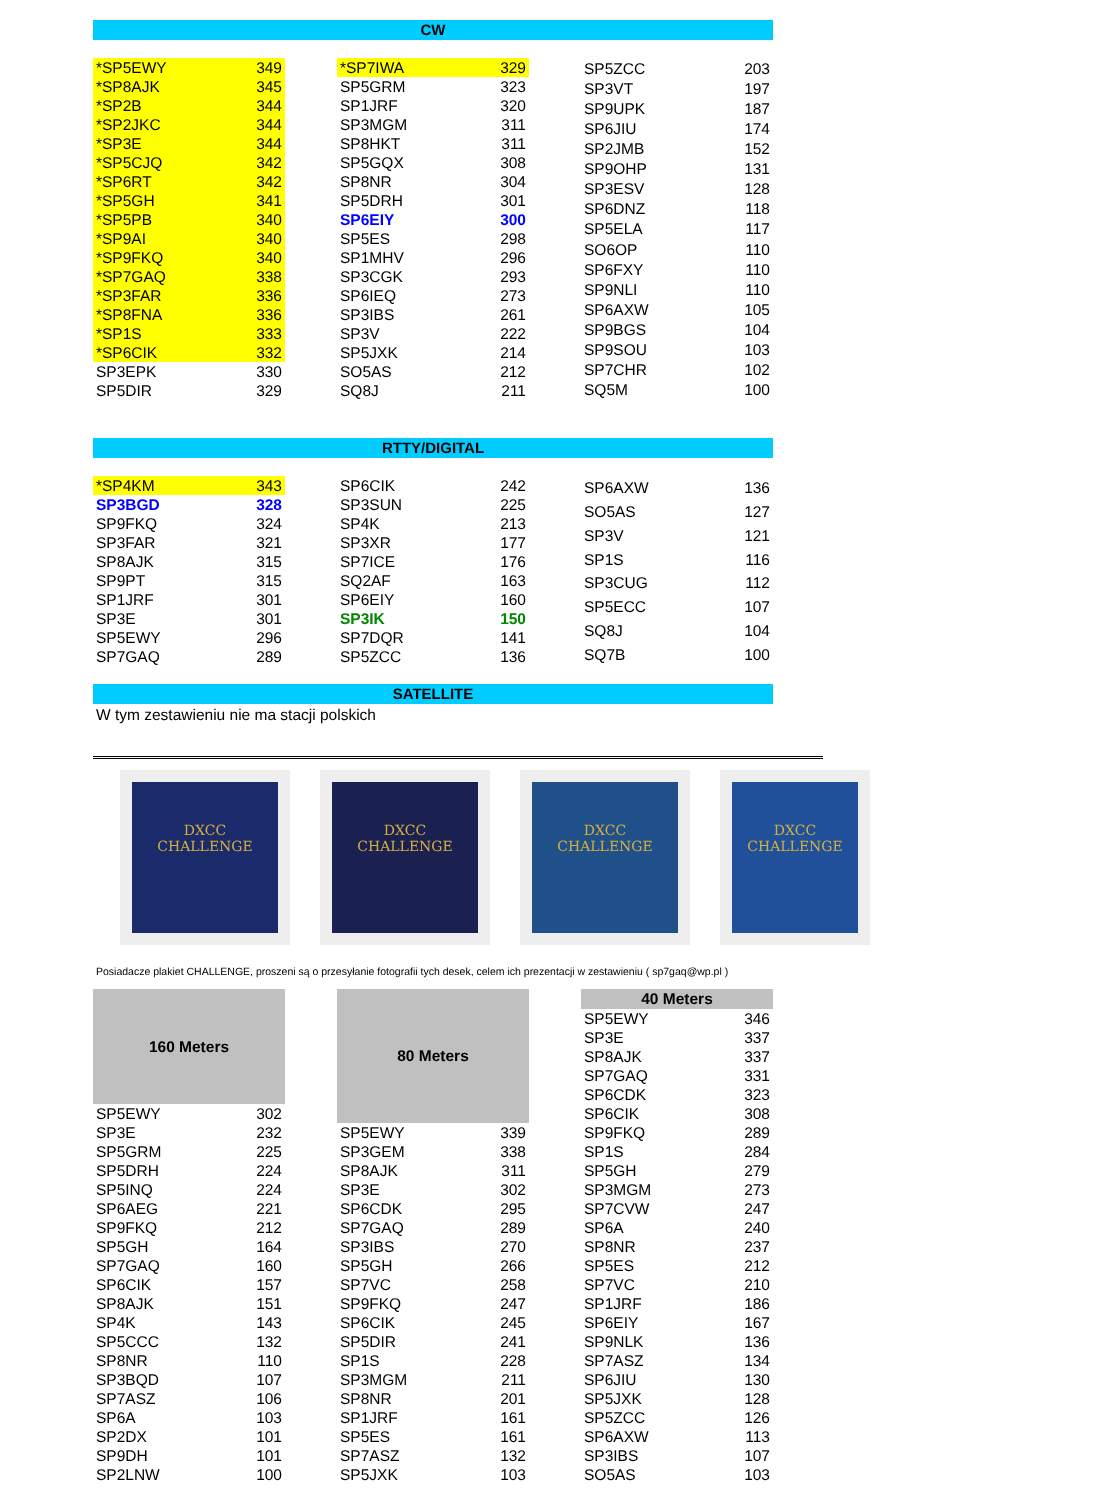CW
| *SP5EWY | 349 |
| *SP8AJK | 345 |
| *SP2B | 344 |
| *SP2JKC | 344 |
| *SP3E | 344 |
| *SP5CJQ | 342 |
| *SP6RT | 342 |
| *SP5GH | 341 |
| *SP5PB | 340 |
| *SP9AI | 340 |
| *SP9FKQ | 340 |
| *SP7GAQ | 338 |
| *SP3FAR | 336 |
| *SP8FNA | 336 |
| *SP1S | 333 |
| *SP6CIK | 332 |
| SP3EPK | 330 |
| SP5DIR | 329 |
| *SP7IWA | 329 |
| SP5GRM | 323 |
| SP1JRF | 320 |
| SP3MGM | 311 |
| SP8HKT | 311 |
| SP5GQX | 308 |
| SP8NR | 304 |
| SP5DRH | 301 |
| SP6EIY | 300 |
| SP5ES | 298 |
| SP1MHV | 296 |
| SP3CGK | 293 |
| SP6IEQ | 273 |
| SP3IBS | 261 |
| SP3V | 222 |
| SP5JXK | 214 |
| SO5AS | 212 |
| SQ8J | 211 |
| SP5ZCC | 203 |
| SP3VT | 197 |
| SP9UPK | 187 |
| SP6JIU | 174 |
| SP2JMB | 152 |
| SP9OHP | 131 |
| SP3ESV | 128 |
| SP6DNZ | 118 |
| SP5ELA | 117 |
| SO6OP | 110 |
| SP6FXY | 110 |
| SP9NLI | 110 |
| SP6AXW | 105 |
| SP9BGS | 104 |
| SP9SOU | 103 |
| SP7CHR | 102 |
| SQ5M | 100 |
RTTY/DIGITAL
| *SP4KM | 343 |
| SP3BGD | 328 |
| SP9FKQ | 324 |
| SP3FAR | 321 |
| SP8AJK | 315 |
| SP9PT | 315 |
| SP1JRF | 301 |
| SP3E | 301 |
| SP5EWY | 296 |
| SP7GAQ | 289 |
| SP6CIK | 242 |
| SP3SUN | 225 |
| SP4K | 213 |
| SP3XR | 177 |
| SP7ICE | 176 |
| SQ2AF | 163 |
| SP6EIY | 160 |
| SP3IK | 150 |
| SP7DQR | 141 |
| SP5ZCC | 136 |
| SP6AXW | 136 |
| SO5AS | 127 |
| SP3V | 121 |
| SP1S | 116 |
| SP3CUG | 112 |
| SP5ECC | 107 |
| SQ8J | 104 |
| SQ7B | 100 |
SATELLITE
W tym zestawieniu nie ma stacji polskich
DXCC
CHALLENGE
DXCC
CHALLENGE
DXCC
CHALLENGE
DXCC
CHALLENGE
Posiadacze plakiet CHALLENGE, proszeni są o przesyłanie fotografii tych desek, celem ich prezentacji w zestawieniu ( sp7gaq@wp.pl )
| 160 Meters | |
| --- | --- |
| SP5EWY | 302 |
| SP3E | 232 |
| SP5GRM | 225 |
| SP5DRH | 224 |
| SP5INQ | 224 |
| SP6AEG | 221 |
| SP9FKQ | 212 |
| SP5GH | 164 |
| SP7GAQ | 160 |
| SP6CIK | 157 |
| SP8AJK | 151 |
| SP4K | 143 |
| SP5CCC | 132 |
| SP8NR | 110 |
| SP3BQD | 107 |
| SP7ASZ | 106 |
| SP6A | 103 |
| SP2DX | 101 |
| SP9DH | 101 |
| SP2LNW | 100 |
| 80 Meters | |
| --- | --- |
| SP5EWY | 339 |
| SP3GEM | 338 |
| SP8AJK | 311 |
| SP3E | 302 |
| SP6CDK | 295 |
| SP7GAQ | 289 |
| SP3IBS | 270 |
| SP5GH | 266 |
| SP7VC | 258 |
| SP9FKQ | 247 |
| SP6CIK | 245 |
| SP5DIR | 241 |
| SP1S | 228 |
| SP3MGM | 211 |
| SP8NR | 201 |
| SP1JRF | 161 |
| SP5ES | 161 |
| SP7ASZ | 132 |
| SP5JXK | 103 |
| 40 Meters | |
| --- | --- |
| SP5EWY | 346 |
| SP3E | 337 |
| SP8AJK | 337 |
| SP7GAQ | 331 |
| SP6CDK | 323 |
| SP6CIK | 308 |
| SP9FKQ | 289 |
| SP1S | 284 |
| SP5GH | 279 |
| SP3MGM | 273 |
| SP7CVW | 247 |
| SP6A | 240 |
| SP8NR | 237 |
| SP5ES | 212 |
| SP7VC | 210 |
| SP1JRF | 186 |
| SP6EIY | 167 |
| SP9NLK | 136 |
| SP7ASZ | 134 |
| SP6JIU | 130 |
| SP5JXK | 128 |
| SP5ZCC | 126 |
| SP6AXW | 113 |
| SP3IBS | 107 |
| SO5AS | 103 |